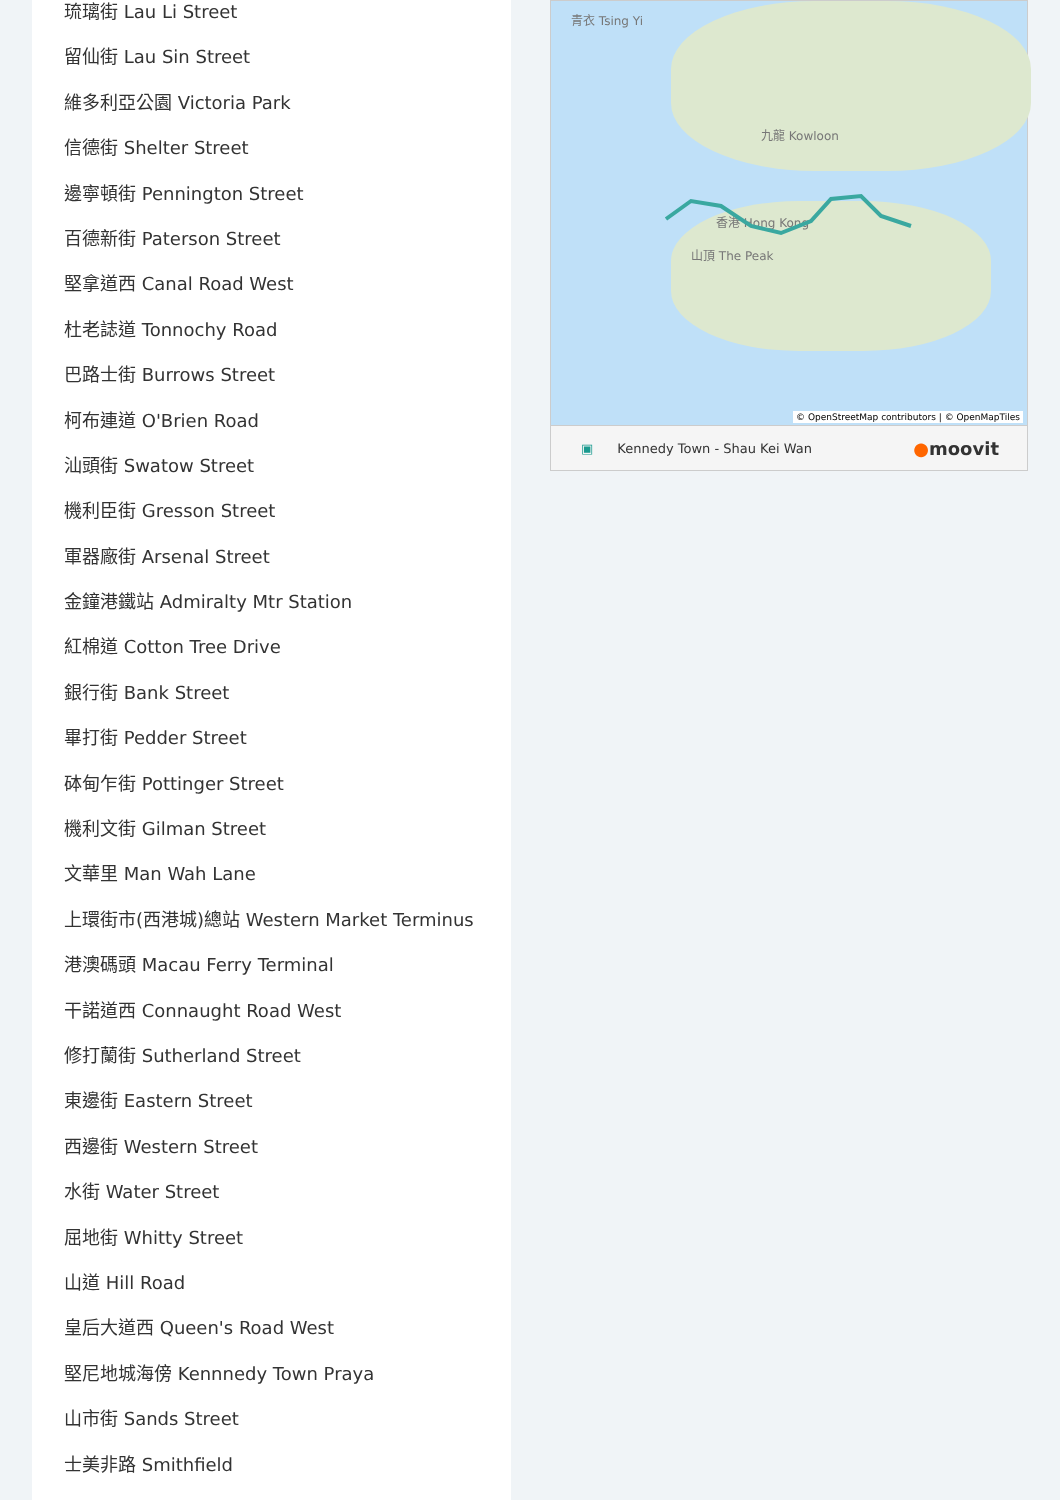琉璃街 Lau Li Street
留仙街 Lau Sin Street
維多利亞公園 Victoria Park
信德街 Shelter Street
邊寧頓街 Pennington Street
百德新街 Paterson Street
堅拿道西 Canal Road West
杜老誌道 Tonnochy Road
巴路士街 Burrows Street
柯布連道 O'Brien Road
汕頭街 Swatow Street
機利臣街 Gresson Street
軍器廠街 Arsenal Street
金鐘港鐵站 Admiralty Mtr Station
紅棉道 Cotton Tree Drive
銀行街 Bank Street
畢打街 Pedder Street
砵甸乍街 Pottinger Street
機利文街 Gilman Street
文華里 Man Wah Lane
上環街市(西港城)總站 Western Market Terminus
港澳碼頭 Macau Ferry Terminal
干諾道西 Connaught Road West
修打蘭街 Sutherland Street
東邊街 Eastern Street
西邊街 Western Street
水街 Water Street
屈地街 Whitty Street
山道 Hill Road
皇后大道西 Queen's Road West
堅尼地城海傍 Kennnedy Town Praya
山市街 Sands Street
士美非路 Smithfield
青衣 Tsing Yi
九龍 Kowloon
香港 Hong Kong
山頂 The Peak
© OpenStreetMap contributors | © OpenMapTiles
▣ Kennedy Town - Shau Kei Wan ●moovit